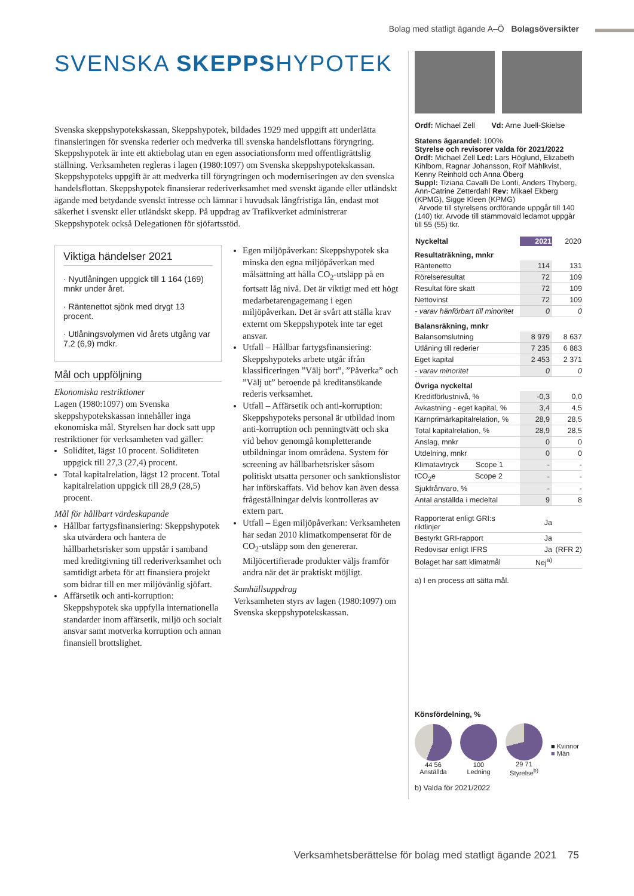Bolag med statligt ägande A–Ö Bolagsöversikter
SVENSKA SKEPPSHYPOTEK
Svenska skeppshypotekskassan, Skeppshypotek, bildades 1929 med uppgift att underlätta finansieringen för svenska rederier och medverka till svenska handelsflottans föryngring. Skeppshypotek är inte ett aktiebolag utan en egen associationsform med offentligrättslig ställning. Verksamheten regleras i lagen (1980:1097) om Svenska skeppshypotekskassan. Skeppshypoteks uppgift är att medverka till föryngringen och moderniseringen av den svenska handelsflottan. Skeppshypotek finansierar rederiverksamhet med svenskt ägande eller utländskt ägande med betydande svenskt intresse och lämnar i huvudsak långfristiga lån, endast mot säkerhet i svenskt eller utländskt skepp. På uppdrag av Trafikverket administrerar Skeppshypotek också Delegationen för sjöfartsstöd.
Viktiga händelser 2021
· Nyutlåningen uppgick till 1 164 (169) mnkr under året.
· Räntenettot sjönk med drygt 13 procent.
· Utlåningsvolymen vid årets utgång var 7,2 (6,9) mdkr.
Mål och uppföljning
Ekonomiska restriktioner
Lagen (1980:1097) om Svenska skeppshypotekskassan innehåller inga ekonomiska mål. Styrelsen har dock satt upp restriktioner för verksamheten vad gäller:
Soliditet, lägst 10 procent. Soliditeten uppgick till 27,3 (27,4) procent.
Total kapitalrelation, lägst 12 procent. Total kapitalrelation uppgick till 28,9 (28,5) procent.
Mål för hållbart värdeskapande
Hållbar fartygsfinansiering: Skeppshypotek ska utvärdera och hantera de hållbarhetsrisker som uppstår i samband med kreditgivning till rederiverksamhet och samtidigt arbeta för att finansiera projekt som bidrar till en mer miljövänlig sjöfart.
Affärsetik och anti-korruption: Skeppshypotek ska uppfylla internationella standarder inom affärsetik, miljö och socialt ansvar samt motverka korruption och annan finansiell brottslighet.
Egen miljöpåverkan: Skeppshypotek ska minska den egna miljöpåverkan med målsättning att hålla CO<sub>2</sub>-utsläpp på en fortsatt låg nivå. Det är viktigt med ett högt medarbetarengagemang i egen miljöpåverkan. Det är svårt att ställa krav externt om Skeppshypotek inte tar eget ansvar.
Utfall – Hållbar fartygsfinansiering: Skeppshypoteks arbete utgår ifrån klassificeringen ”Välj bort”, ”Påverka” och ”Välj ut” beroende på kreditansökande rederis verksamhet.
Utfall – Affärsetik och anti-korruption: Skeppshypoteks personal är utbildad inom anti-korruption och penningtvätt och ska vid behov genomgå kompletterande utbildningar inom områdena. System för screening av hållbarhetsrisker såsom politiskt utsatta personer och sanktionslistor har införskaffats. Vid behov kan även dessa frågeställningar delvis kontrolleras av extern part.
Utfall – Egen miljöpåverkan: Verksamheten har sedan 2010 klimatkompenserat för de CO<sub>2</sub>-utsläpp som den genererar. Miljöcertifierade produkter väljs framför andra när det är praktiskt möjligt.
Samhällsuppdrag
Verksamheten styrs av lagen (1980:1097) om Svenska skeppshypotekskassan.
Ordf: Michael Zell Vd: Arne Juell-Skielse
Statens ägarandel: 100%
Styrelse och revisorer valda för 2021/2022
Ordf: Michael Zell Led: Lars Höglund, Elizabeth Kihlbom, Ragnar Johansson, Rolf Mählkvist, Kenny Reinhold och Anna Öberg
Suppl: Tiziana Cavalli De Lonti, Anders Thyberg, Ann-Catrine Zetterdahl Rev: Mikael Ekberg (KPMG), Sigge Kleen (KPMG)
Arvode till styrelsens ordförande uppgår till 140 (140) tkr. Arvode till stämmovald ledamot uppgår till 55 (55) tkr.
| Nyckeltal | 2021 | 2020 |
| --- | --- | --- |
| Resultaträkning, mnkr | | |
| Räntenetto | 114 | 131 |
| Rörelseresultat | 72 | 109 |
| Resultat före skatt | 72 | 109 |
| Nettovinst | 72 | 109 |
| - varav hänförbart till minoritet | 0 | 0 |
| Balansräkning, mnkr | | |
| Balansomslutning | 8 979 | 8 637 |
| Utlåning till rederier | 7 235 | 6 883 |
| Eget kapital | 2 453 | 2 371 |
| - varav minoritet | 0 | 0 |
| Övriga nyckeltal | | |
| Kreditförlustnivå, % | -0,3 | 0,0 |
| Avkastning - eget kapital, % | 3,4 | 4,5 |
| Kärnprimärkapitalrelation, % | 28,9 | 28,5 |
| Total kapitalrelation, % | 28,9 | 28,5 |
| Anslag, mnkr | 0 | 0 |
| Utdelning, mnkr | 0 | 0 |
| Klimatavtryck Scope 1 | - | - |
| tCO<sub>2</sub>e Scope 2 | - | - |
| Sjukfrånvaro, % | - | - |
| Antal anställda i medeltal | 9 | 8 |
| Rapporterat enligt GRI:s riktlinjer | Ja | |
| Bestyrkt GRI-rapport | Ja | |
| Redovisar enligt IFRS | Ja | (RFR 2) |
| Bolaget har satt klimatmål | Nej<sup>a)</sup> | |
a) I en process att sätta mål.
Könsfördelning, %
44 56
Anställda
100
Ledning
29 71
Styrelse<sup>b)</sup>
■ Kvinnor
■ Män
b) Valda för 2021/2022
Verksamhetsberättelse för bolag med statligt ägande 2021 75